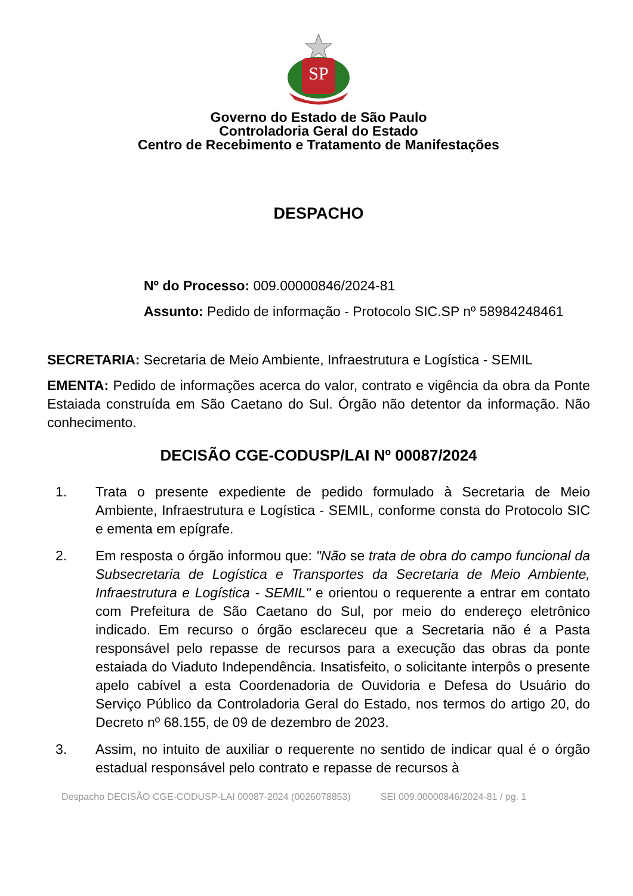SP
Governo do Estado de São Paulo
Controladoria Geral do Estado
Centro de Recebimento e Tratamento de Manifestações
DESPACHO
Nº do Processo: 009.00000846/2024-81
Assunto: Pedido de informação - Protocolo SIC.SP nº 58984248461
SECRETARIA: Secretaria de Meio Ambiente, Infraestrutura e Logística - SEMIL
EMENTA: Pedido de informações acerca do valor, contrato e vigência da obra da Ponte Estaiada construída em São Caetano do Sul. Órgão não detentor da informação. Não conhecimento.
DECISÃO CGE-CODUSP/LAI Nº 00087/2024
1. Trata o presente expediente de pedido formulado à Secretaria de Meio Ambiente, Infraestrutura e Logística - SEMIL, conforme consta do Protocolo SIC e ementa em epígrafe.
2. Em resposta o órgão informou que: "Não se trata de obra do campo funcional da Subsecretaria de Logística e Transportes da Secretaria de Meio Ambiente, Infraestrutura e Logística - SEMIL" e orientou o requerente a entrar em contato com Prefeitura de São Caetano do Sul, por meio do endereço eletrônico indicado. Em recurso o órgão esclareceu que a Secretaria não é a Pasta responsável pelo repasse de recursos para a execução das obras da ponte estaiada do Viaduto Independência. Insatisfeito, o solicitante interpôs o presente apelo cabível a esta Coordenadoria de Ouvidoria e Defesa do Usuário do Serviço Público da Controladoria Geral do Estado, nos termos do artigo 20, do Decreto nº 68.155, de 09 de dezembro de 2023.
3. Assim, no intuito de auxiliar o requerente no sentido de indicar qual é o órgão estadual responsável pelo contrato e repasse de recursos à
Despacho DECISÃO CGE-CODUSP-LAI 00087-2024 (0026078853) SEI 009.00000846/2024-81 / pg. 1